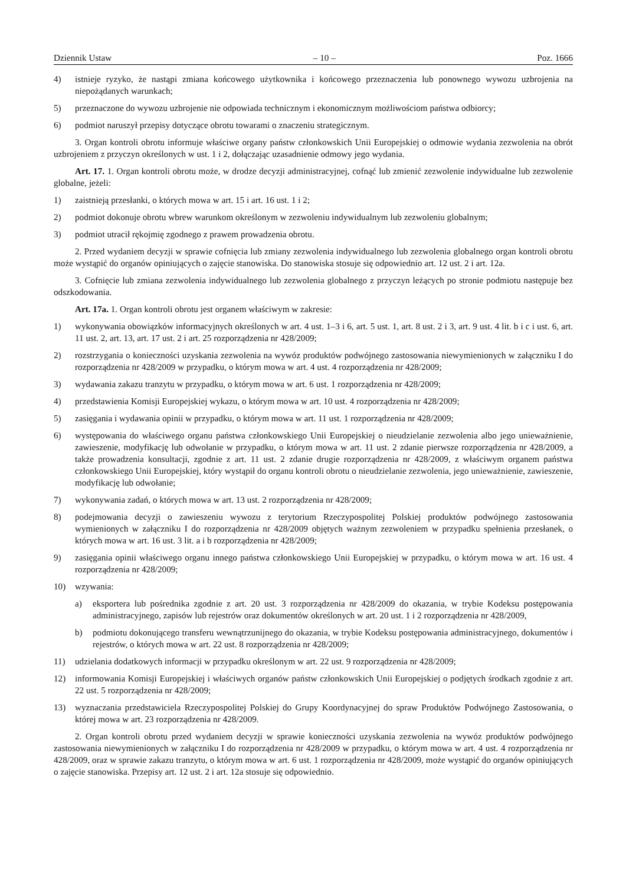Dziennik Ustaw – 10 – Poz. 1666
4) istnieje ryzyko, że nastąpi zmiana końcowego użytkownika i końcowego przeznaczenia lub ponownego wywozu uzbrojenia na niepożądanych warunkach;
5) przeznaczone do wywozu uzbrojenie nie odpowiada technicznym i ekonomicznym możliwościom państwa odbiorcy;
6) podmiot naruszył przepisy dotyczące obrotu towarami o znaczeniu strategicznym.
3. Organ kontroli obrotu informuje właściwe organy państw członkowskich Unii Europejskiej o odmowie wydania zezwolenia na obrót uzbrojeniem z przyczyn określonych w ust. 1 i 2, dołączając uzasadnienie odmowy jego wydania.
Art. 17. 1. Organ kontroli obrotu może, w drodze decyzji administracyjnej, cofnąć lub zmienić zezwolenie indywidualne lub zezwolenie globalne, jeżeli:
1) zaistnieją przesłanki, o których mowa w art. 15 i art. 16 ust. 1 i 2;
2) podmiot dokonuje obrotu wbrew warunkom określonym w zezwoleniu indywidualnym lub zezwoleniu globalnym;
3) podmiot utracił rękojmię zgodnego z prawem prowadzenia obrotu.
2. Przed wydaniem decyzji w sprawie cofnięcia lub zmiany zezwolenia indywidualnego lub zezwolenia globalnego organ kontroli obrotu może wystąpić do organów opiniujących o zajęcie stanowiska. Do stanowiska stosuje się odpowiednio art. 12 ust. 2 i art. 12a.
3. Cofnięcie lub zmiana zezwolenia indywidualnego lub zezwolenia globalnego z przyczyn leżących po stronie podmiotu następuje bez odszkodowania.
Art. 17a. 1. Organ kontroli obrotu jest organem właściwym w zakresie:
1) wykonywania obowiązków informacyjnych określonych w art. 4 ust. 1–3 i 6, art. 5 ust. 1, art. 8 ust. 2 i 3, art. 9 ust. 4 lit. b i c i ust. 6, art. 11 ust. 2, art. 13, art. 17 ust. 2 i art. 25 rozporządzenia nr 428/2009;
2) rozstrzygania o konieczności uzyskania zezwolenia na wywóz produktów podwójnego zastosowania niewymienionych w załączniku I do rozporządzenia nr 428/2009 w przypadku, o którym mowa w art. 4 ust. 4 rozporządzenia nr 428/2009;
3) wydawania zakazu tranzytu w przypadku, o którym mowa w art. 6 ust. 1 rozporządzenia nr 428/2009;
4) przedstawienia Komisji Europejskiej wykazu, o którym mowa w art. 10 ust. 4 rozporządzenia nr 428/2009;
5) zasięgania i wydawania opinii w przypadku, o którym mowa w art. 11 ust. 1 rozporządzenia nr 428/2009;
6) występowania do właściwego organu państwa członkowskiego Unii Europejskiej o nieudzielanie zezwolenia albo jego unieważnienie, zawieszenie, modyfikację lub odwołanie w przypadku, o którym mowa w art. 11 ust. 2 zdanie pierwsze rozporządzenia nr 428/2009, a także prowadzenia konsultacji, zgodnie z art. 11 ust. 2 zdanie drugie rozporządzenia nr 428/2009, z właściwym organem państwa członkowskiego Unii Europejskiej, który wystąpił do organu kontroli obrotu o nieudzielanie zezwolenia, jego unieważnienie, zawieszenie, modyfikację lub odwołanie;
7) wykonywania zadań, o których mowa w art. 13 ust. 2 rozporządzenia nr 428/2009;
8) podejmowania decyzji o zawieszeniu wywozu z terytorium Rzeczypospolitej Polskiej produktów podwójnego zastosowania wymienionych w załączniku I do rozporządzenia nr 428/2009 objętych ważnym zezwoleniem w przypadku spełnienia przesłanek, o których mowa w art. 16 ust. 3 lit. a i b rozporządzenia nr 428/2009;
9) zasięgania opinii właściwego organu innego państwa członkowskiego Unii Europejskiej w przypadku, o którym mowa w art. 16 ust. 4 rozporządzenia nr 428/2009;
10) wzywania:
a) eksportera lub pośrednika zgodnie z art. 20 ust. 3 rozporządzenia nr 428/2009 do okazania, w trybie Kodeksu postępowania administracyjnego, zapisów lub rejestrów oraz dokumentów określonych w art. 20 ust. 1 i 2 rozporządzenia nr 428/2009,
b) podmiotu dokonującego transferu wewnątrzunijnego do okazania, w trybie Kodeksu postępowania administracyjnego, dokumentów i rejestrów, o których mowa w art. 22 ust. 8 rozporządzenia nr 428/2009;
11) udzielania dodatkowych informacji w przypadku określonym w art. 22 ust. 9 rozporządzenia nr 428/2009;
12) informowania Komisji Europejskiej i właściwych organów państw członkowskich Unii Europejskiej o podjętych środkach zgodnie z art. 22 ust. 5 rozporządzenia nr 428/2009;
13) wyznaczania przedstawiciela Rzeczypospolitej Polskiej do Grupy Koordynacyjnej do spraw Produktów Podwójnego Zastosowania, o której mowa w art. 23 rozporządzenia nr 428/2009.
2. Organ kontroli obrotu przed wydaniem decyzji w sprawie konieczności uzyskania zezwolenia na wywóz produktów podwójnego zastosowania niewymienionych w załączniku I do rozporządzenia nr 428/2009 w przypadku, o którym mowa w art. 4 ust. 4 rozporządzenia nr 428/2009, oraz w sprawie zakazu tranzytu, o którym mowa w art. 6 ust. 1 rozporządzenia nr 428/2009, może wystąpić do organów opiniujących o zajęcie stanowiska. Przepisy art. 12 ust. 2 i art. 12a stosuje się odpowiednio.